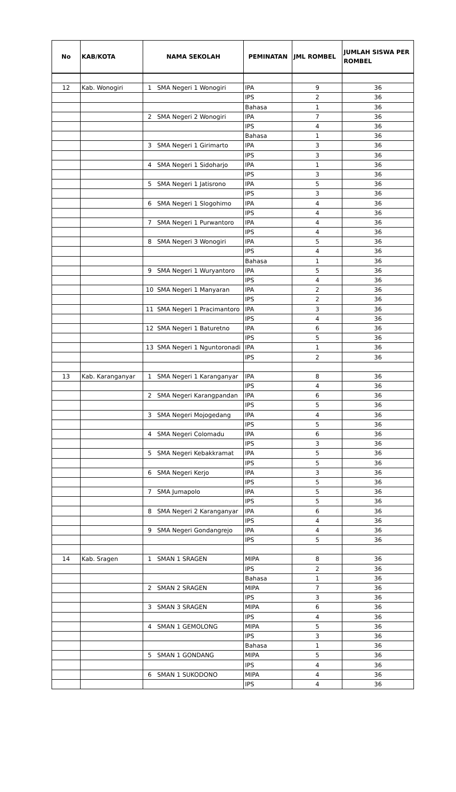| No | KAB/KOTA | NAMA SEKOLAH | | PEMINATAN | JML ROMBEL | JUMLAH SISWA PER ROMBEL |
| --- | --- | --- | --- | --- | --- | --- |
| 12 | Kab. Wonogiri | 1 | SMA Negeri 1 Wonogiri | IPA | 9 | 36 |
| | | | | IPS | 2 | 36 |
| | | | | Bahasa | 1 | 36 |
| | | 2 | SMA Negeri 2 Wonogiri | IPA | 7 | 36 |
| | | | | IPS | 4 | 36 |
| | | | | Bahasa | 1 | 36 |
| | | 3 | SMA Negeri 1 Girimarto | IPA | 3 | 36 |
| | | | | IPS | 3 | 36 |
| | | 4 | SMA Negeri 1 Sidoharjo | IPA | 1 | 36 |
| | | | | IPS | 3 | 36 |
| | | 5 | SMA Negeri 1 Jatisrono | IPA | 5 | 36 |
| | | | | IPS | 3 | 36 |
| | | 6 | SMA Negeri 1 Slogohimo | IPA | 4 | 36 |
| | | | | IPS | 4 | 36 |
| | | 7 | SMA Negeri 1 Purwantoro | IPA | 4 | 36 |
| | | | | IPS | 4 | 36 |
| | | 8 | SMA Negeri 3 Wonogiri | IPA | 5 | 36 |
| | | | | IPS | 4 | 36 |
| | | | | Bahasa | 1 | 36 |
| | | 9 | SMA Negeri 1 Wuryantoro | IPA | 5 | 36 |
| | | | | IPS | 4 | 36 |
| | | 10 | SMA Negeri 1 Manyaran | IPA | 2 | 36 |
| | | | | IPS | 2 | 36 |
| | | 11 | SMA Negeri 1 Pracimantoro | IPA | 3 | 36 |
| | | | | IPS | 4 | 36 |
| | | 12 | SMA Negeri 1 Baturetno | IPA | 6 | 36 |
| | | | | IPS | 5 | 36 |
| | | 13 | SMA Negeri 1 Nguntoronadi | IPA | 1 | 36 |
| | | | | IPS | 2 | 36 |
| 13 | Kab. Karanganyar | 1 | SMA Negeri 1 Karanganyar | IPA | 8 | 36 |
| | | | | IPS | 4 | 36 |
| | | 2 | SMA Negeri Karangpandan | IPA | 6 | 36 |
| | | | | IPS | 5 | 36 |
| | | 3 | SMA Negeri Mojogedang | IPA | 4 | 36 |
| | | | | IPS | 5 | 36 |
| | | 4 | SMA Negeri Colomadu | IPA | 6 | 36 |
| | | | | IPS | 3 | 36 |
| | | 5 | SMA Negeri Kebakkramat | IPA | 5 | 36 |
| | | | | IPS | 5 | 36 |
| | | 6 | SMA Negeri Kerjo | IPA | 3 | 36 |
| | | | | IPS | 5 | 36 |
| | | 7 | SMA Jumapolo | IPA | 5 | 36 |
| | | | | IPS | 5 | 36 |
| | | 8 | SMA Negeri 2 Karanganyar | IPA | 6 | 36 |
| | | | | IPS | 4 | 36 |
| | | 9 | SMA Negeri Gondangrejo | IPA | 4 | 36 |
| | | | | IPS | 5 | 36 |
| 14 | Kab. Sragen | 1 | SMAN 1 SRAGEN | MIPA | 8 | 36 |
| | | | | IPS | 2 | 36 |
| | | | | Bahasa | 1 | 36 |
| | | 2 | SMAN 2 SRAGEN | MIPA | 7 | 36 |
| | | | | IPS | 3 | 36 |
| | | 3 | SMAN 3 SRAGEN | MIPA | 6 | 36 |
| | | | | IPS | 4 | 36 |
| | | 4 | SMAN 1 GEMOLONG | MIPA | 5 | 36 |
| | | | | IPS | 3 | 36 |
| | | | | Bahasa | 1 | 36 |
| | | 5 | SMAN 1 GONDANG | MIPA | 5 | 36 |
| | | | | IPS | 4 | 36 |
| | | 6 | SMAN 1 SUKODONO | MIPA | 4 | 36 |
| | | | | IPS | 4 | 36 |